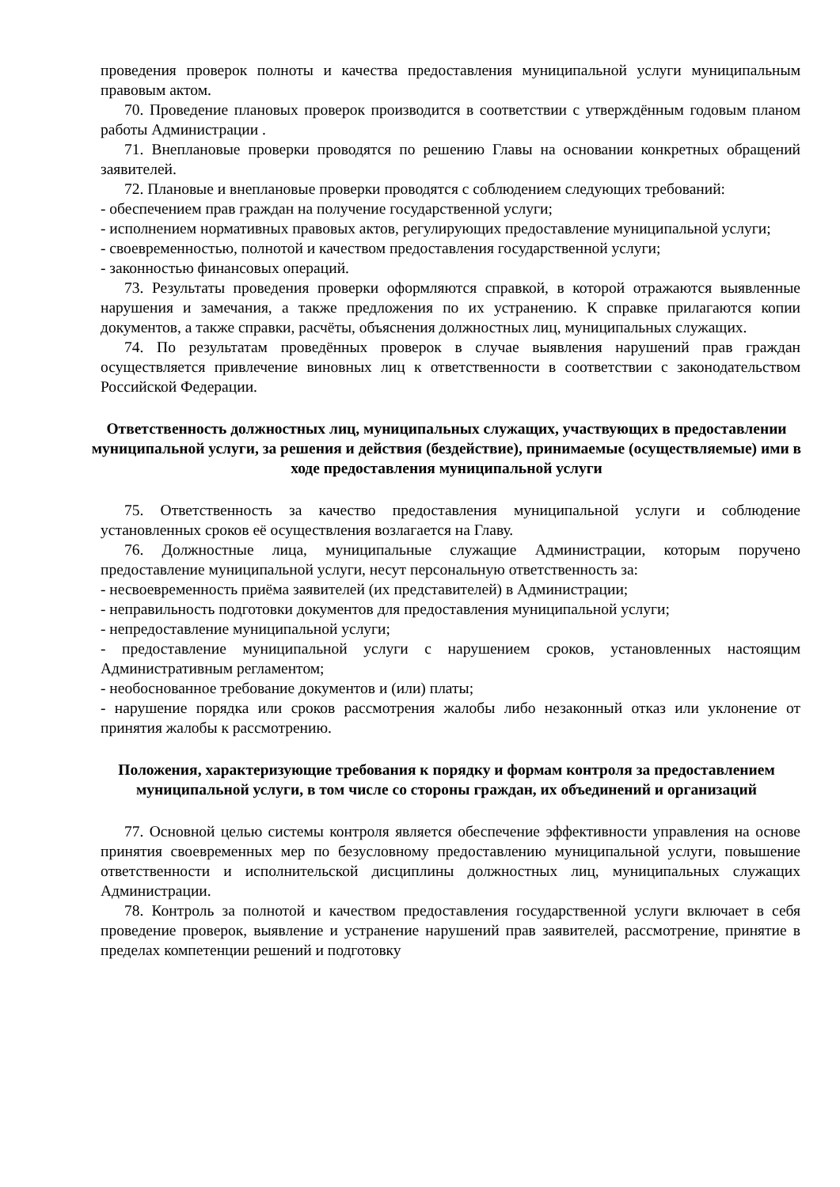проведения проверок полноты и качества предоставления муниципальной услуги муниципальным правовым актом.
70. Проведение плановых проверок производится в соответствии с утверждённым годовым планом работы Администрации .
71. Внеплановые проверки проводятся по решению Главы на основании конкретных обращений заявителей.
72. Плановые и внеплановые проверки проводятся с соблюдением следующих требований:
- обеспечением прав граждан на получение государственной услуги;
- исполнением нормативных правовых актов, регулирующих предоставление муниципальной услуги;
- своевременностью, полнотой и качеством предоставления государственной услуги;
- законностью финансовых операций.
73. Результаты проведения проверки оформляются справкой, в которой отражаются выявленные нарушения и замечания, а также предложения по их устранению. К справке прилагаются копии документов, а также справки, расчёты, объяснения должностных лиц, муниципальных служащих.
74. По результатам проведённых проверок в случае выявления нарушений прав граждан осуществляется привлечение виновных лиц к ответственности в соответствии с законодательством Российской Федерации.
Ответственность должностных лиц, муниципальных служащих, участвующих в предоставлении муниципальной услуги, за решения и действия (бездействие), принимаемые (осуществляемые) ими в ходе предоставления муниципальной услуги
75. Ответственность за качество предоставления муниципальной услуги и соблюдение установленных сроков её осуществления возлагается на Главу.
76. Должностные лица, муниципальные служащие Администрации, которым поручено предоставление муниципальной услуги, несут персональную ответственность за:
- несвоевременность приёма заявителей (их представителей) в Администрации;
- неправильность подготовки документов для предоставления муниципальной услуги;
- непредоставление муниципальной услуги;
- предоставление муниципальной услуги с нарушением сроков, установленных настоящим Административным регламентом;
- необоснованное требование документов и (или) платы;
- нарушение порядка или сроков рассмотрения жалобы либо незаконный отказ или уклонение от принятия жалобы к рассмотрению.
Положения, характеризующие требования к порядку и формам контроля за предоставлением муниципальной услуги, в том числе со стороны граждан, их объединений и организаций
77. Основной целью системы контроля является обеспечение эффективности управления на основе принятия своевременных мер по безусловному предоставлению муниципальной услуги, повышение ответственности и исполнительской дисциплины должностных лиц, муниципальных служащих Администрации.
78. Контроль за полнотой и качеством предоставления государственной услуги включает в себя проведение проверок, выявление и устранение нарушений прав заявителей, рассмотрение, принятие в пределах компетенции решений и подготовку